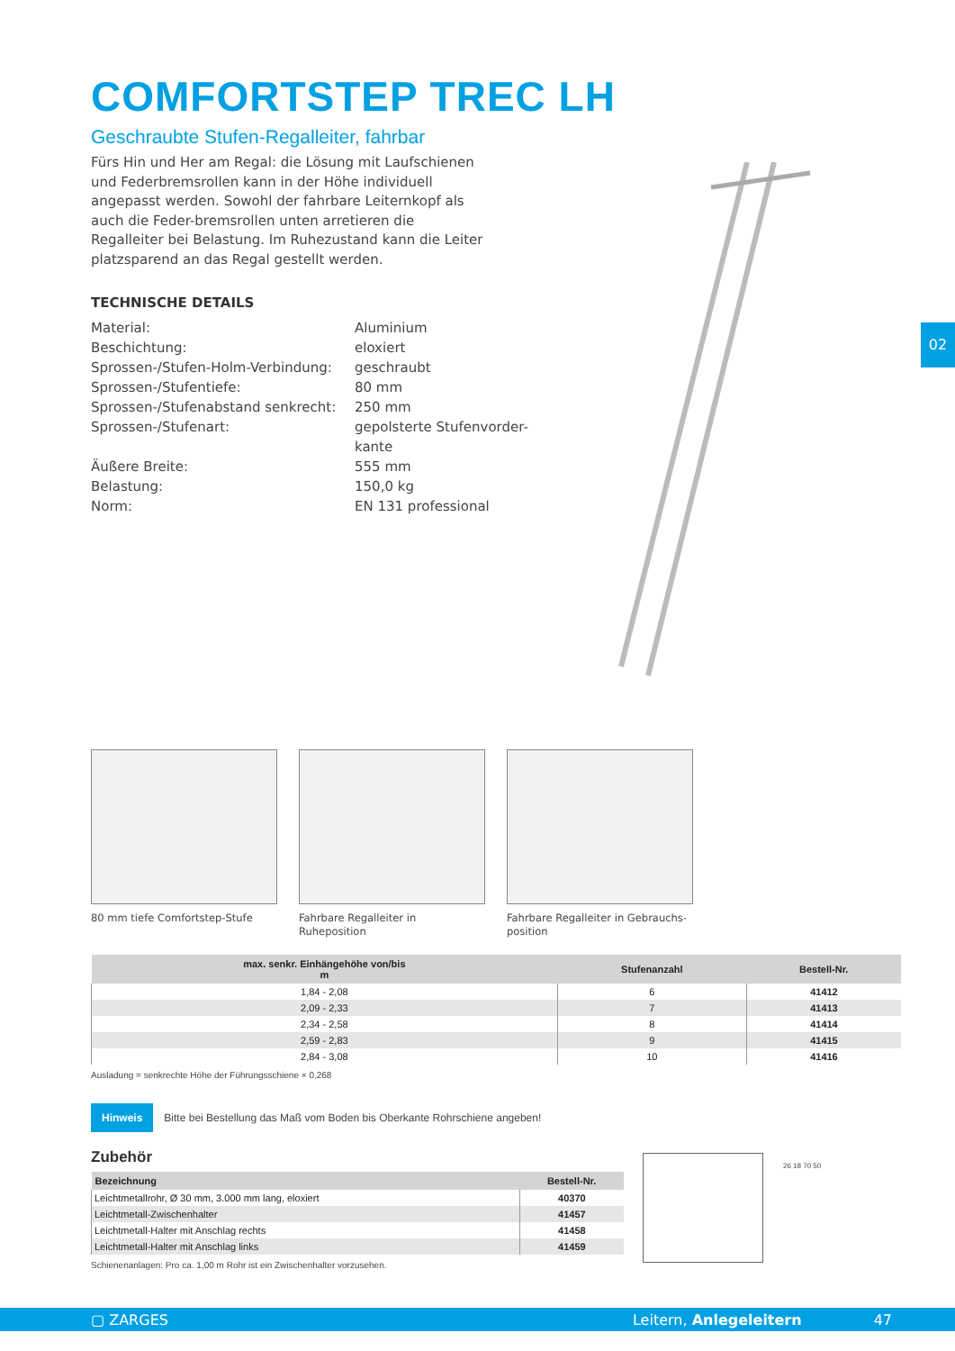COMFORTSTEP TREC LH
Geschraubte Stufen-Regalleiter, fahrbar
Fürs Hin und Her am Regal: die Lösung mit Laufschienen und Federbremsrollen kann in der Höhe individuell angepasst werden. Sowohl der fahrbare Leiternkopf als auch die Feder-bremsrollen unten arretieren die Regalleiter bei Belastung. Im Ruhezustand kann die Leiter platzsparend an das Regal gestellt werden.
TECHNISCHE DETAILS
| Material: | Aluminium |
| Beschichtung: | eloxiert |
| Sprossen-/Stufen-Holm-Verbindung: | geschraubt |
| Sprossen-/Stufentiefe: | 80 mm |
| Sprossen-/Stufenabstand senkrecht: | 250 mm |
| Sprossen-/Stufenart: | gepolsterte Stufenvorder- kante |
| Äußere Breite: | 555 mm |
| Belastung: | 150,0 kg |
| Norm: | EN 131 professional |
02
80 mm tiefe Comfortstep-Stufe
Fahrbare Regalleiter in Ruheposition
Fahrbare Regalleiter in Gebrauchs-position
| max. senkr. Einhängehöhe von/bis m | Stufenanzahl | Bestell-Nr. |
| --- | --- | --- |
| 1,84 - 2,08 | 6 | 41412 |
| 2,09 - 2,33 | 7 | 41413 |
| 2,34 - 2,58 | 8 | 41414 |
| 2,59 - 2,83 | 9 | 41415 |
| 2,84 - 3,08 | 10 | 41416 |
Ausladung = senkrechte Höhe der Führungsschiene × 0,268
Hinweis Bitte bei Bestellung das Maß vom Boden bis Oberkante Rohrschiene angeben!
Zubehör
| Bezeichnung | Bestell-Nr. |
| --- | --- |
| Leichtmetallrohr, Ø 30 mm, 3.000 mm lang, eloxiert | 40370 |
| Leichtmetall-Zwischenhalter | 41457 |
| Leichtmetall-Halter mit Anschlag rechts | 41458 |
| Leichtmetall-Halter mit Anschlag links | 41459 |
Schienenanlagen: Pro ca. 1,00 m Rohr ist ein Zwischenhalter vorzusehen.
26 18 70 50
▢ ZARGES Leitern, Anlegeleitern 47